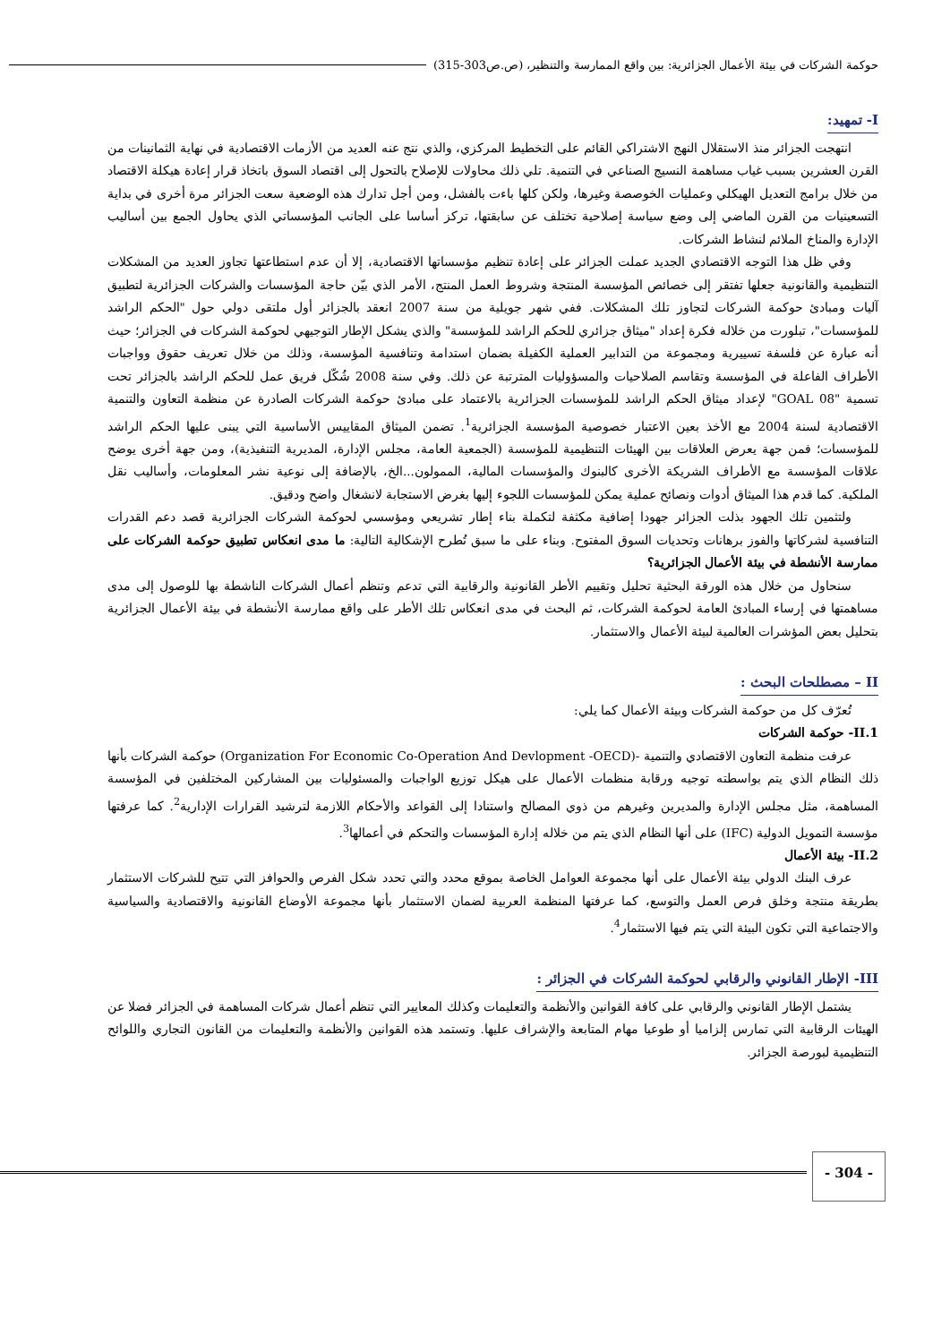حوكمة الشركات في بيئة الأعمال الجزائرية: بين واقع الممارسة والتنظير، (ص.ص303-315)
I- تمهيد:
انتهجت الجزائر منذ الاستقلال النهج الاشتراكي القائم على التخطيط المركزي، والذي نتج عنه العديد من الأزمات الاقتصادية في نهاية الثمانينات من القرن العشرين بسبب غياب مساهمة النسيج الصناعي في التنمية. تلي ذلك محاولات للإصلاح بالتحول إلى اقتصاد السوق باتخاذ قرار إعادة هيكلة الاقتصاد من خلال برامج التعديل الهيكلي وعمليات الخوصصة وغيرها، ولكن كلها باءت بالفشل، ومن أجل تدارك هذه الوضعية سعت الجزائر مرة أخرى في بداية التسعينيات من القرن الماضي إلى وضع سياسة إصلاحية تختلف عن سابقتها، تركز أساسا على الجانب المؤسساتي الذي يحاول الجمع بين أساليب الإدارة والمناخ الملائم لنشاط الشركات.
وفي ظل هذا التوجه الاقتصادي الجديد عملت الجزائر على إعادة تنظيم مؤسساتها الاقتصادية، إلا أن عدم استطاعتها تجاوز العديد من المشكلات التنظيمية والقانونية جعلها تفتقر إلى خصائص المؤسسة المنتجة وشروط العمل المنتج، الأمر الذي بيّن حاجة المؤسسات والشركات الجزائرية لتطبيق آليات ومبادئ حوكمة الشركات لتجاوز تلك المشكلات. ففي شهر جويلية من سنة 2007 انعقد بالجزائر أول ملتقى دولي حول "الحكم الراشد للمؤسسات"، تبلورت من خلاله فكرة إعداد "ميثاق جزائري للحكم الراشد للمؤسسة" والذي يشكل الإطار التوجيهي لحوكمة الشركات في الجزائر؛ حيث أنه عبارة عن فلسفة تسييرية ومجموعة من التدابير العملية الكفيلة بضمان استدامة وتنافسية المؤسسة، وذلك من خلال تعريف حقوق وواجبات الأطراف الفاعلة في المؤسسة وتقاسم الصلاحيات والمسؤوليات المترتبة عن ذلك. وفي سنة 2008 شُكّل فريق عمل للحكم الراشد بالجزائر تحت تسمية "GOAL 08" لإعداد ميثاق الحكم الراشد للمؤسسات الجزائرية بالاعتماد على مبادئ حوكمة الشركات الصادرة عن منظمة التعاون والتنمية الاقتصادية لسنة 2004 مع الأخذ بعين الاعتبار خصوصية المؤسسة الجزائرية<sup>1</sup>. تضمن الميثاق المقاييس الأساسية التي يبنى عليها الحكم الراشد للمؤسسات؛ فمن جهة يعرض العلاقات بين الهيئات التنظيمية للمؤسسة (الجمعية العامة، مجلس الإدارة، المديرية التنفيذية)، ومن جهة أخرى يوضح علاقات المؤسسة مع الأطراف الشريكة الأخرى كالبنوك والمؤسسات المالية، الممولون...الخ، بالإضافة إلى نوعية نشر المعلومات، وأساليب نقل الملكية. كما قدم هذا الميثاق أدوات ونصائح عملية يمكن للمؤسسات اللجوء إليها بغرض الاستجابة لانشغال واضح ودقيق.
ولتثمين تلك الجهود بذلت الجزائر جهودا إضافية مكثفة لتكملة بناء إطار تشريعي ومؤسسي لحوكمة الشركات الجزائرية قصد دعم القدرات التنافسية لشركاتها والفوز برهانات وتحديات السوق المفتوح. وبناء على ما سبق تُطرح الإشكالية التالية: ما مدى انعكاس تطبيق حوكمة الشركات على ممارسة الأنشطة في بيئة الأعمال الجزائرية؟
سنحاول من خلال هذه الورقة البحثية تحليل وتقييم الأطر القانونية والرقابية التي تدعم وتنظم أعمال الشركات الناشطة بها للوصول إلى مدى مساهمتها في إرساء المبادئ العامة لحوكمة الشركات، ثم البحث في مدى انعكاس تلك الأطر على واقع ممارسة الأنشطة في بيئة الأعمال الجزائرية بتحليل بعض المؤشرات العالمية لبيئة الأعمال والاستثمار.
II – مصطلحات البحث :
تُعرّف كل من حوكمة الشركات وبيئة الأعمال كما يلي:
II.1- حوكمة الشركات
عرفت منظمة التعاون الاقتصادي والتنمية -(Organization For Economic Co-Operation And Devlopment -OECD) حوكمة الشركات بأنها ذلك النظام الذي يتم بواسطته توجيه ورقابة منظمات الأعمال على هيكل توزيع الواجبات والمسئوليات بين المشاركين المختلفين في المؤسسة المساهمة، مثل مجلس الإدارة والمديرين وغيرهم من ذوي المصالح واستنادا إلى القواعد والأحكام اللازمة لترشيد القرارات الإدارية<sup>2</sup>. كما عرفتها مؤسسة التمويل الدولية (IFC) على أنها النظام الذي يتم من خلاله إدارة المؤسسات والتحكم في أعمالها<sup>3</sup>.
II.2- بيئة الأعمال
عرف البنك الدولي بيئة الأعمال على أنها مجموعة العوامل الخاصة بموقع محدد والتي تحدد شكل الفرص والحوافز التي تتيح للشركات الاستثمار بطريقة منتجة وخلق فرص العمل والتوسع، كما عرفتها المنظمة العربية لضمان الاستثمار بأنها مجموعة الأوضاع القانونية والاقتصادية والسياسية والاجتماعية التي تكون البيئة التي يتم فيها الاستثمار<sup>4</sup>.
III- الإطار القانوني والرقابي لحوكمة الشركات في الجزائر :
يشتمل الإطار القانوني والرقابي على كافة القوانين والأنظمة والتعليمات وكذلك المعايير التي تنظم أعمال شركات المساهمة في الجزائر فضلا عن الهيئات الرقابية التي تمارس إلزاميا أو طوعيا مهام المتابعة والإشراف عليها. وتستمد هذه القوانين والأنظمة والتعليمات من القانون التجاري واللوائح التنظيمية لبورصة الجزائر.
- 304 -